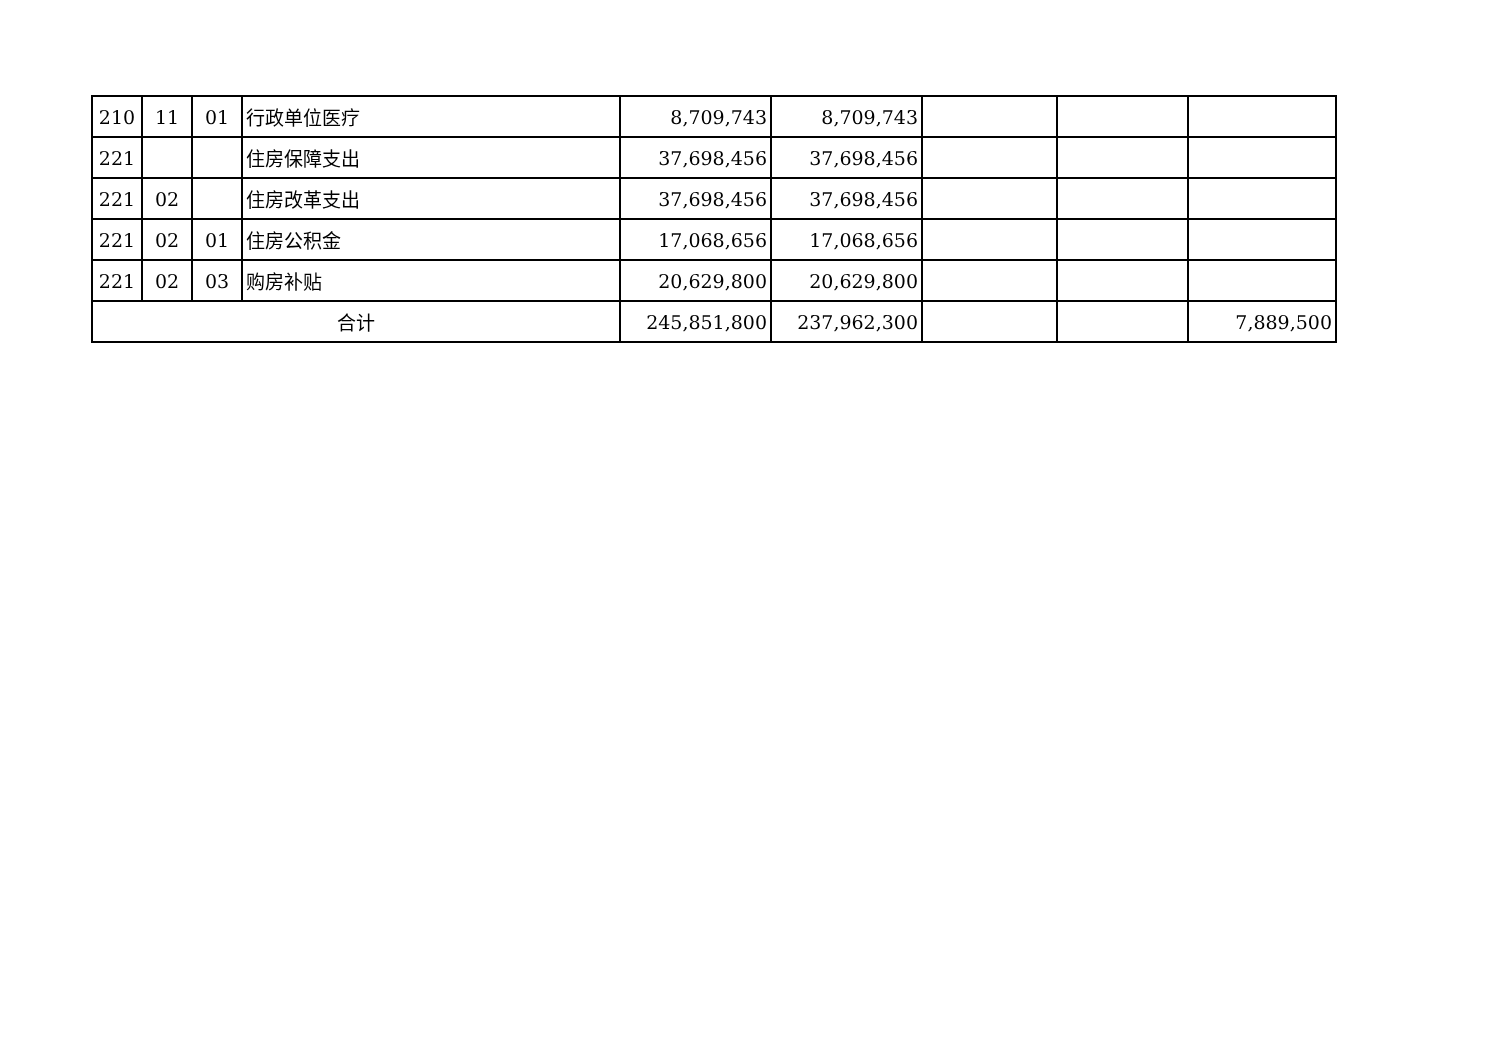| 210 | 11 | 01 | 行政单位医疗 | 8,709,743 | 8,709,743 | | | |
| 221 | | | 住房保障支出 | 37,698,456 | 37,698,456 | | | |
| 221 | 02 | | 住房改革支出 | 37,698,456 | 37,698,456 | | | |
| 221 | 02 | 01 | 住房公积金 | 17,068,656 | 17,068,656 | | | |
| 221 | 02 | 03 | 购房补贴 | 20,629,800 | 20,629,800 | | | |
| 合计 | | | | 245,851,800 | 237,962,300 | | | 7,889,500 |